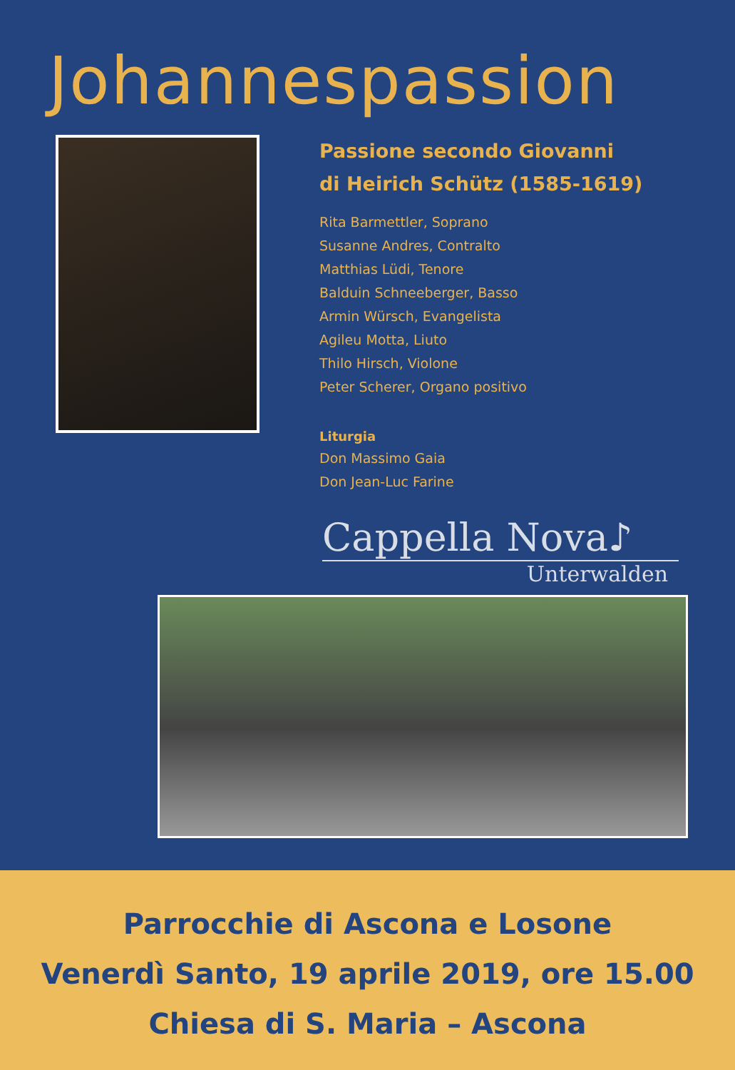Johannespassion
Passione secondo Giovanni
di Heirich Schütz (1585-1619)
Rita Barmettler, Soprano
Susanne Andres, Contralto
Matthias Lüdi, Tenore
Balduin Schneeberger, Basso
Armin Würsch, Evangelista
Agileu Motta, Liuto
Thilo Hirsch, Violone
Peter Scherer, Organo positivo
Liturgia
Don Massimo Gaia
Don Jean-Luc Farine
Cappella Nova♪
Unterwalden
Parrocchie di Ascona e Losone
Venerdì Santo, 19 aprile 2019, ore 15.00
Chiesa di S. Maria – Ascona